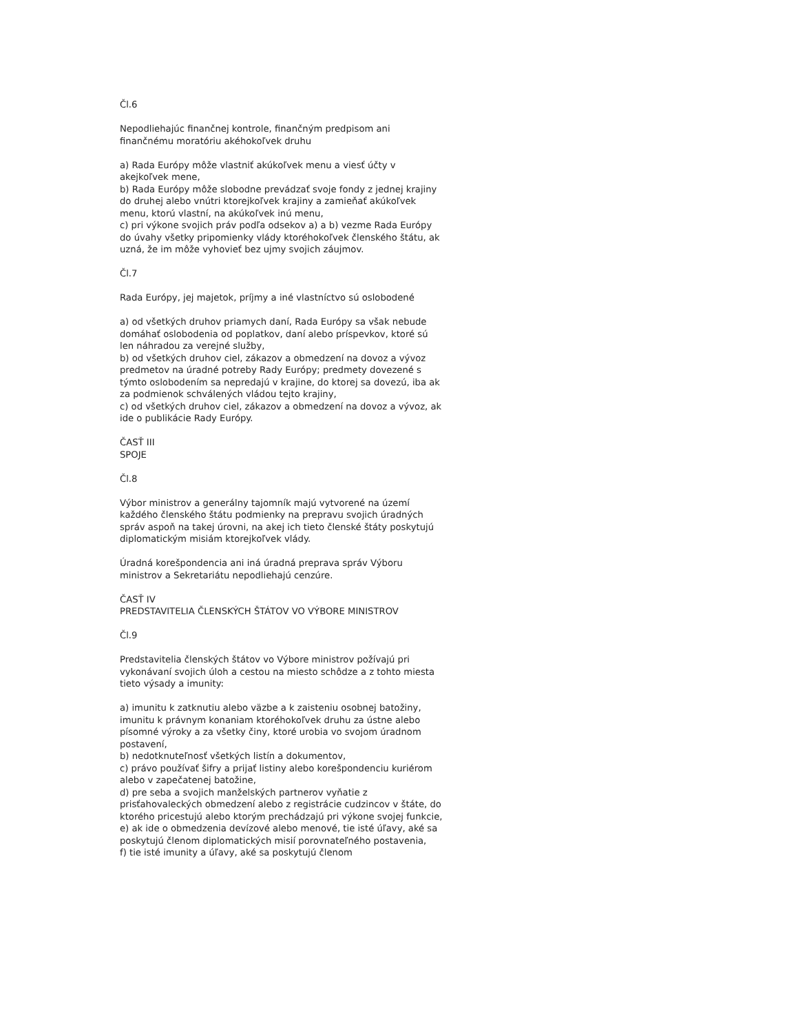Čl.6
Nepodliehajúc finančnej kontrole, finančným predpisom ani finančnému moratóriu akéhokoľvek druhu
a) Rada Európy môže vlastniť akúkoľvek menu a viesť účty v akejkoľvek mene,
b) Rada Európy môže slobodne prevádzať svoje fondy z jednej krajiny do druhej alebo vnútri ktorejkoľvek krajiny a zamieňať akúkoľvek menu, ktorú vlastní, na akúkoľvek inú menu,
c) pri výkone svojich práv podľa odsekov a) a b) vezme Rada Európy do úvahy všetky pripomienky vlády ktoréhokoľvek členského štátu, ak uzná, že im môže vyhovieť bez ujmy svojich záujmov.
Čl.7
Rada Európy, jej majetok, príjmy a iné vlastníctvo sú oslobodené
a) od všetkých druhov priamych daní, Rada Európy sa však nebude domáhať oslobodenia od poplatkov, daní alebo príspevkov, ktoré sú len náhradou za verejné služby,
b) od všetkých druhov ciel, zákazov a obmedzení na dovoz a vývoz predmetov na úradné potreby Rady Európy; predmety dovezené s týmto oslobodením sa nepredajú v krajine, do ktorej sa dovezú, iba ak za podmienok schválených vládou tejto krajiny,
c) od všetkých druhov ciel, zákazov a obmedzení na dovoz a vývoz, ak ide o publikácie Rady Európy.
ČASŤ III
SPOJE
Čl.8
Výbor ministrov a generálny tajomník majú vytvorené na území každého členského štátu podmienky na prepravu svojich úradných správ aspoň na takej úrovni, na akej ich tieto členské štáty poskytujú diplomatickým misiám ktorejkoľvek vlády.
Úradná korešpondencia ani iná úradná preprava správ Výboru ministrov a Sekretariátu nepodliehajú cenzúre.
ČASŤ IV
PREDSTAVITELIA ČLENSKÝCH ŠTÁTOV VO VÝBORE MINISTROV
Čl.9
Predstavitelia členských štátov vo Výbore ministrov požívajú pri vykonávaní svojich úloh a cestou na miesto schôdze a z tohto miesta tieto výsady a imunity:
a) imunitu k zatknutiu alebo väzbe a k zaisteniu osobnej batožiny, imunitu k právnym konaniam ktoréhokoľvek druhu za ústne alebo písomné výroky a za všetky činy, ktoré urobia vo svojom úradnom postavení,
b) nedotknuteľnosť všetkých listín a dokumentov,
c) právo používať šifry a prijať listiny alebo korešpondenciu kuriérom alebo v zapečatenej batožine,
d) pre seba a svojich manželských partnerov vyňatie z prisťahovaleckých obmedzení alebo z registrácie cudzincov v štáte, do ktorého pricestujú alebo ktorým prechádzajú pri výkone svojej funkcie,
e) ak ide o obmedzenia devízové alebo menové, tie isté úľavy, aké sa poskytujú členom diplomatických misií porovnateľného postavenia,
f) tie isté imunity a úľavy, aké sa poskytujú členom